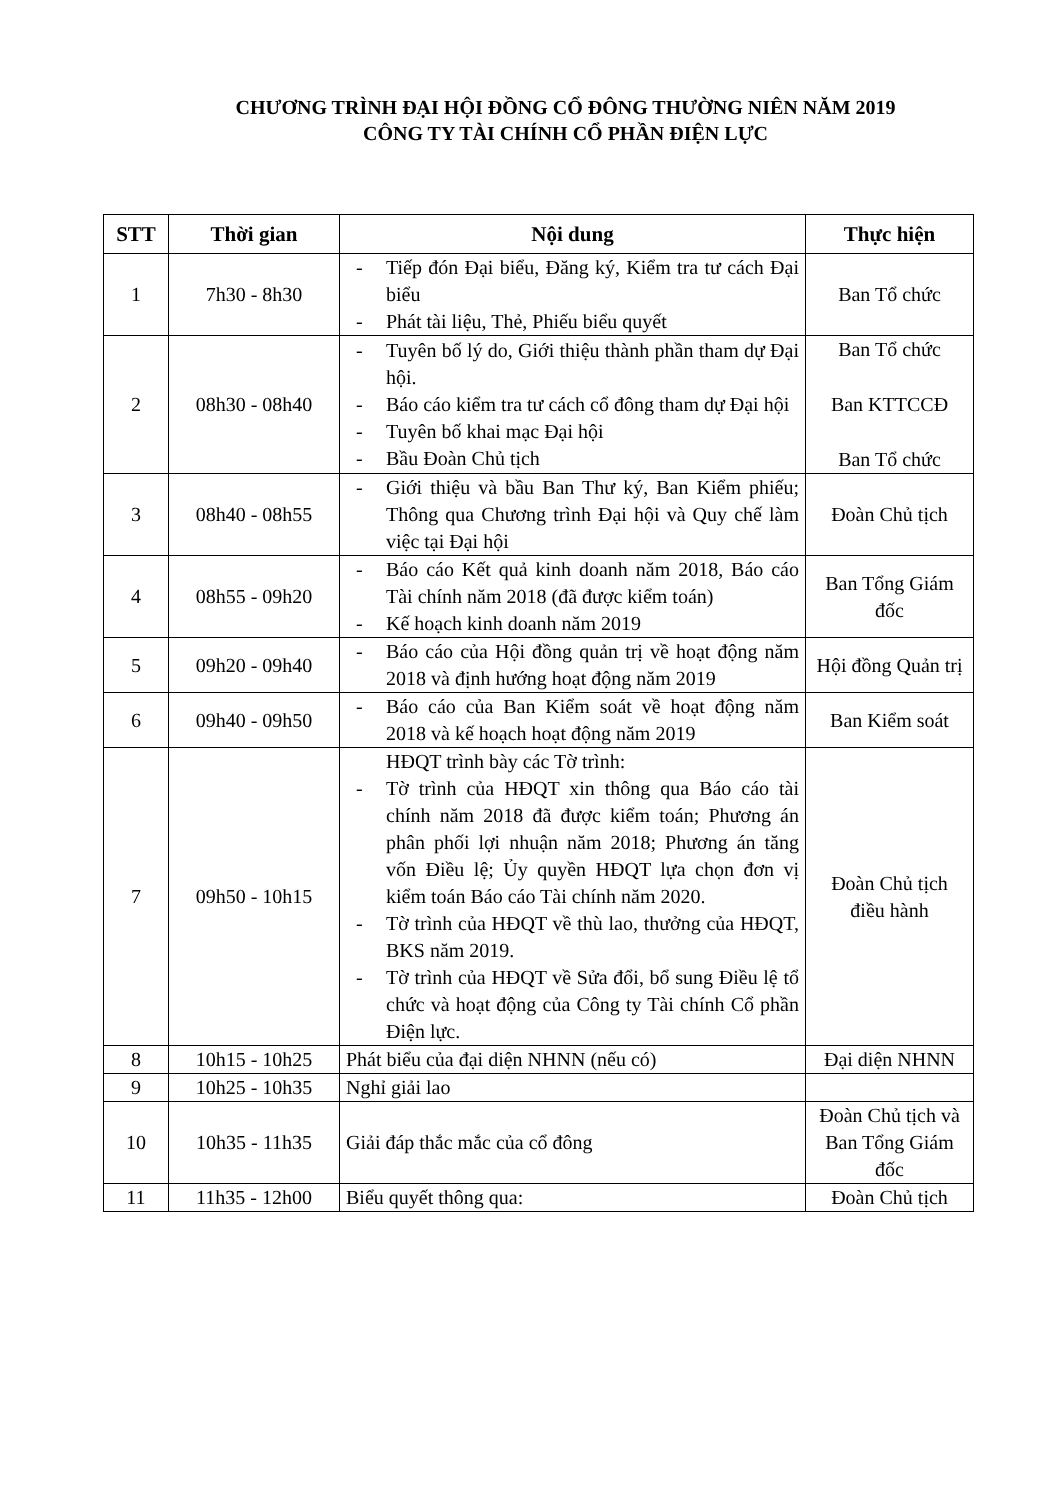CHƯƠNG TRÌNH ĐẠI HỘI ĐỒNG CỔ ĐÔNG THƯỜNG NIÊN NĂM 2019
CÔNG TY TÀI CHÍNH CỔ PHẦN ĐIỆN LỰC
| STT | Thời gian | Nội dung | Thực hiện |
| --- | --- | --- | --- |
| 1 | 7h30 - 8h30 | - Tiếp đón Đại biểu, Đăng ký, Kiểm tra tư cách Đại biểu - Phát tài liệu, Thẻ, Phiếu biểu quyết | Ban Tổ chức |
| 2 | 08h30 - 08h40 | - Tuyên bố lý do, Giới thiệu thành phần tham dự Đại hội. - Báo cáo kiểm tra tư cách cổ đông tham dự Đại hội - Tuyên bố khai mạc Đại hội - Bầu Đoàn Chủ tịch | Ban Tổ chức Ban KTTCCĐ Ban Tổ chức |
| 3 | 08h40 - 08h55 | - Giới thiệu và bầu Ban Thư ký, Ban Kiểm phiếu; Thông qua Chương trình Đại hội và Quy chế làm việc tại Đại hội | Đoàn Chủ tịch |
| 4 | 08h55 - 09h20 | - Báo cáo Kết quả kinh doanh năm 2018, Báo cáo Tài chính năm 2018 (đã được kiểm toán) - Kế hoạch kinh doanh năm 2019 | Ban Tổng Giám đốc |
| 5 | 09h20 - 09h40 | - Báo cáo của Hội đồng quản trị về hoạt động năm 2018 và định hướng hoạt động năm 2019 | Hội đồng Quản trị |
| 6 | 09h40 - 09h50 | - Báo cáo của Ban Kiểm soát về hoạt động năm 2018 và kế hoạch hoạt động năm 2019 | Ban Kiểm soát |
| 7 | 09h50 - 10h15 | HĐQT trình bày các Tờ trình: - Tờ trình của HĐQT xin thông qua Báo cáo tài chính năm 2018 đã được kiểm toán; Phương án phân phối lợi nhuận năm 2018; Phương án tăng vốn Điều lệ; Ủy quyền HĐQT lựa chọn đơn vị kiểm toán Báo cáo Tài chính năm 2020. - Tờ trình của HĐQT về thù lao, thưởng của HĐQT, BKS năm 2019. - Tờ trình của HĐQT về Sửa đổi, bổ sung Điều lệ tổ chức và hoạt động của Công ty Tài chính Cổ phần Điện lực. | Đoàn Chủ tịch điều hành |
| 8 | 10h15 - 10h25 | Phát biểu của đại diện NHNN (nếu có) | Đại diện NHNN |
| 9 | 10h25 - 10h35 | Nghỉ giải lao | |
| 10 | 10h35 - 11h35 | Giải đáp thắc mắc của cổ đông | Đoàn Chủ tịch và Ban Tổng Giám đốc |
| 11 | 11h35 - 12h00 | Biểu quyết thông qua: | Đoàn Chủ tịch |